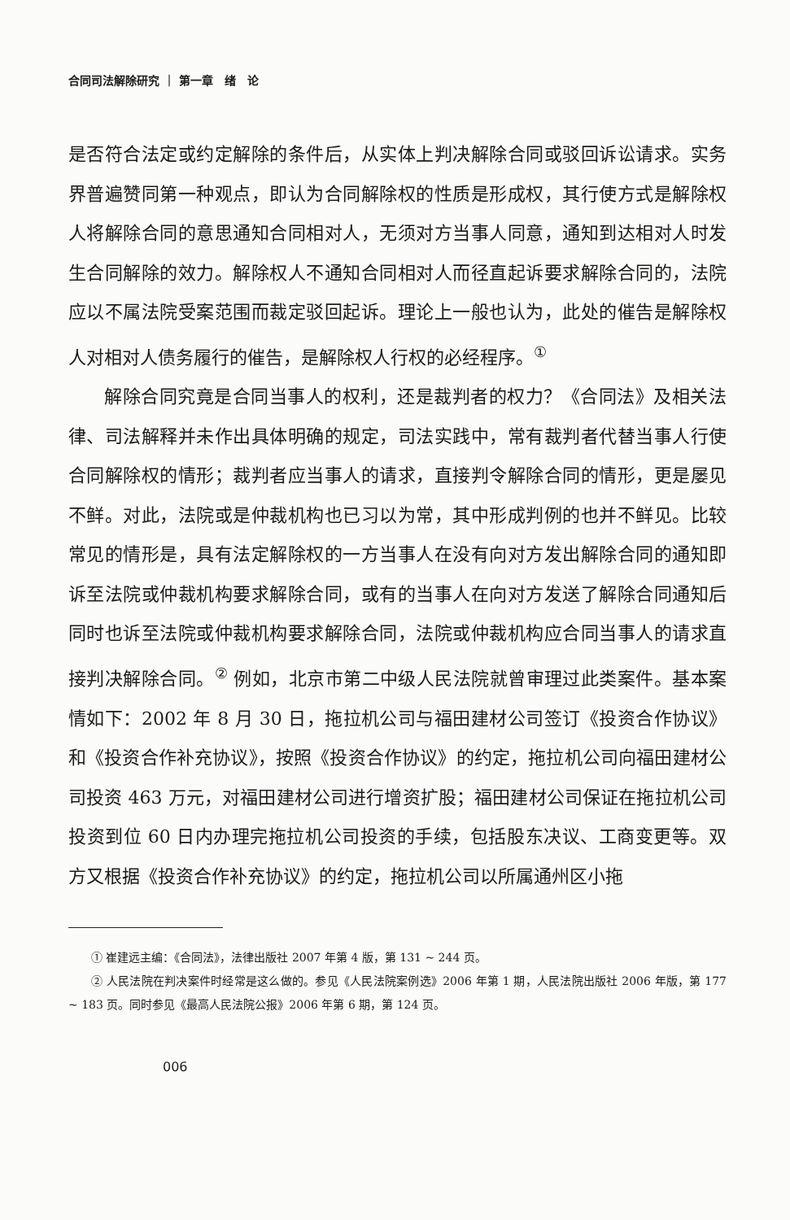合同司法解除研究 ｜ 第一章　绪　论
是否符合法定或约定解除的条件后，从实体上判决解除合同或驳回诉讼请求。实务界普遍赞同第一种观点，即认为合同解除权的性质是形成权，其行使方式是解除权人将解除合同的意思通知合同相对人，无须对方当事人同意，通知到达相对人时发生合同解除的效力。解除权人不通知合同相对人而径直起诉要求解除合同的，法院应以不属法院受案范围而裁定驳回起诉。理论上一般也认为，此处的催告是解除权人对相对人债务履行的催告，是解除权人行权的必经程序。<sup>①</sup>
解除合同究竟是合同当事人的权利，还是裁判者的权力？《合同法》及相关法律、司法解释并未作出具体明确的规定，司法实践中，常有裁判者代替当事人行使合同解除权的情形；裁判者应当事人的请求，直接判令解除合同的情形，更是屡见不鲜。对此，法院或是仲裁机构也已习以为常，其中形成判例的也并不鲜见。比较常见的情形是，具有法定解除权的一方当事人在没有向对方发出解除合同的通知即诉至法院或仲裁机构要求解除合同，或有的当事人在向对方发送了解除合同通知后同时也诉至法院或仲裁机构要求解除合同，法院或仲裁机构应合同当事人的请求直接判决解除合同。<sup>②</sup> 例如，北京市第二中级人民法院就曾审理过此类案件。基本案情如下：2002 年 8 月 30 日，拖拉机公司与福田建材公司签订《投资合作协议》和《投资合作补充协议》，按照《投资合作协议》的约定，拖拉机公司向福田建材公司投资 463 万元，对福田建材公司进行增资扩股；福田建材公司保证在拖拉机公司投资到位 60 日内办理完拖拉机公司投资的手续，包括股东决议、工商变更等。双方又根据《投资合作补充协议》的约定，拖拉机公司以所属通州区小拖
① 崔建远主编：《合同法》，法律出版社 2007 年第 4 版，第 131 ~ 244 页。
② 人民法院在判决案件时经常是这么做的。参见《人民法院案例选》2006 年第 1 期，人民法院出版社 2006 年版，第 177 ~ 183 页。同时参见《最高人民法院公报》2006 年第 6 期，第 124 页。
006